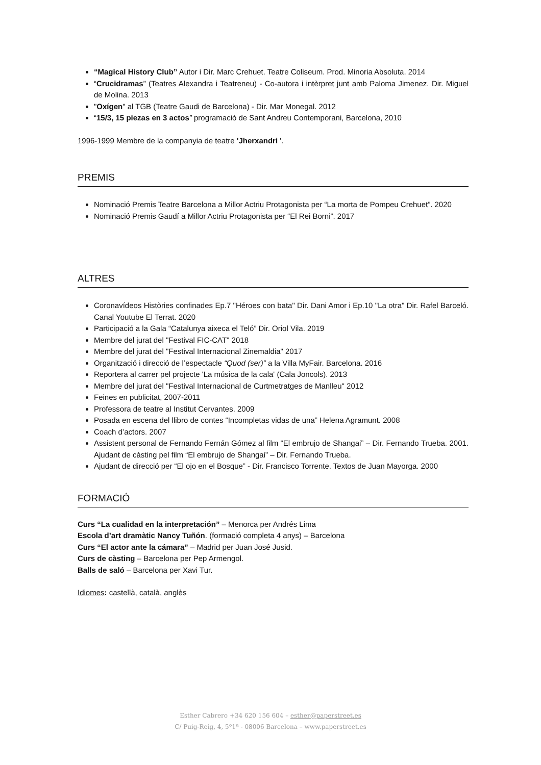“Magical History Club” Autor i Dir. Marc Crehuet. Teatre Coliseum. Prod. Minoria Absoluta. 2014
“Crucidramas” (Teatres Alexandra i Teatreneu) - Co-autora i intèrpret junt amb Paloma Jimenez. Dir. Miguel de Molina. 2013
"Oxígen" al TGB (Teatre Gaudi de Barcelona) - Dir. Mar Monegal. 2012
“15/3, 15 piezas en 3 actos” programació de Sant Andreu Contemporani, Barcelona, 2010
1996-1999 Membre de la companyia de teatre 'Jherxandri '.
PREMIS
Nominació Premis Teatre Barcelona a Millor Actriu Protagonista per “La morta de Pompeu Crehuet”. 2020
Nominació Premis Gaudí a Millor Actriu Protagonista per “El Rei Borni”. 2017
ALTRES
Coronavídeos Històries confinades Ep.7 "Héroes con bata" Dir. Dani Amor i Ep.10 "La otra" Dir. Rafel Barceló. Canal Youtube El Terrat. 2020
Participació a la Gala “Catalunya aixeca el Teló” Dir. Oriol Vila. 2019
Membre del jurat del "Festival FIC-CAT" 2018
Membre del jurat del "Festival Internacional Zinemaldia" 2017
Organització i direcció de l’espectacle “Quod (ser)” a la Villa MyFair. Barcelona. 2016
Reportera al carrer pel projecte 'La música de la cala' (Cala Joncols). 2013
Membre del jurat del "Festival Internacional de Curtmetratges de Manlleu" 2012
Feines en publicitat, 2007-2011
Professora de teatre al Institut Cervantes. 2009
Posada en escena del llibro de contes “Incompletas vidas de una” Helena Agramunt. 2008
Coach d’actors. 2007
Assistent personal de Fernando Fernán Gómez al film “El embrujo de Shangai” – Dir. Fernando Trueba. 2001. Ajudant de càsting pel film “El embrujo de Shangai” – Dir. Fernando Trueba.
Ajudant de direcció per “El ojo en el Bosque” - Dir. Francisco Torrente. Textos de Juan Mayorga. 2000
FORMACIÓ
Curs “La cualidad en la interpretación” – Menorca per Andrés Lima
Escola d’art dramàtic Nancy Tuñón. (formació completa 4 anys) – Barcelona
Curs “El actor ante la cámara” – Madrid per Juan José Jusid.
Curs de càsting – Barcelona per Pep Armengol.
Balls de saló – Barcelona per Xavi Tur.
Idiomes: castellà, català, anglès
Esther Cabrero +34 620 156 604 – esther@paperstreet.es
C/ Puig-Reig, 4, 5º1ª - 08006 Barcelona – www.paperstreet.es